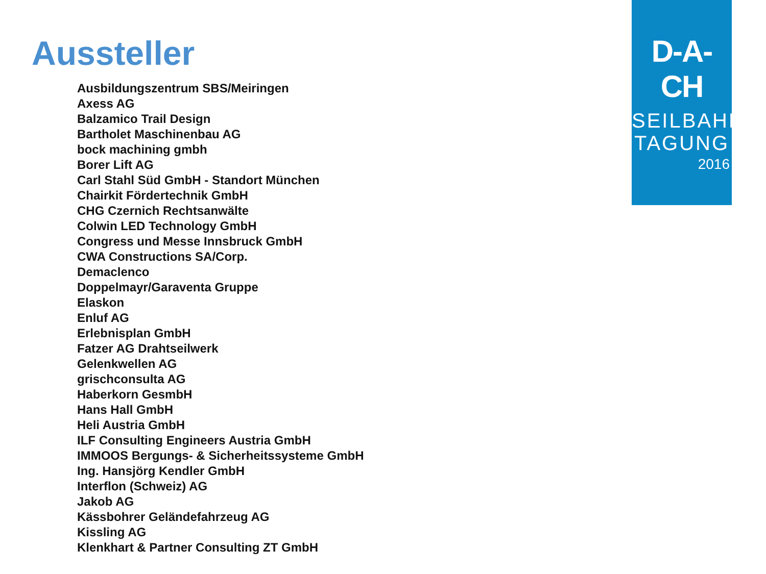Aussteller
Ausbildungszentrum SBS/Meiringen
Axess AG
Balzamico Trail Design
Bartholet Maschinenbau AG
bock machining gmbh
Borer Lift AG
Carl Stahl Süd GmbH - Standort München
Chairkit Fördertechnik GmbH
CHG Czernich Rechtsanwälte
Colwin LED Technology GmbH
Congress und Messe Innsbruck GmbH
CWA Constructions SA/Corp.
Demaclenco
Doppelmayr/Garaventa Gruppe
Elaskon
Enluf AG
Erlebnisplan GmbH
Fatzer AG Drahtseilwerk
Gelenkwellen AG
grischconsulta AG
Haberkorn GesmbH
Hans Hall GmbH
Heli Austria GmbH
ILF Consulting Engineers Austria GmbH
IMMOOS Bergungs- & Sicherheitssysteme GmbH
Ing. Hansjörg Kendler GmbH
Interflon (Schweiz) AG
Jakob AG
Kässbohrer Geländefahrzeug AG
Kissling AG
Klenkhart & Partner Consulting ZT GmbH
D-A-CH
SEILBAHN
TAGUNG
2016